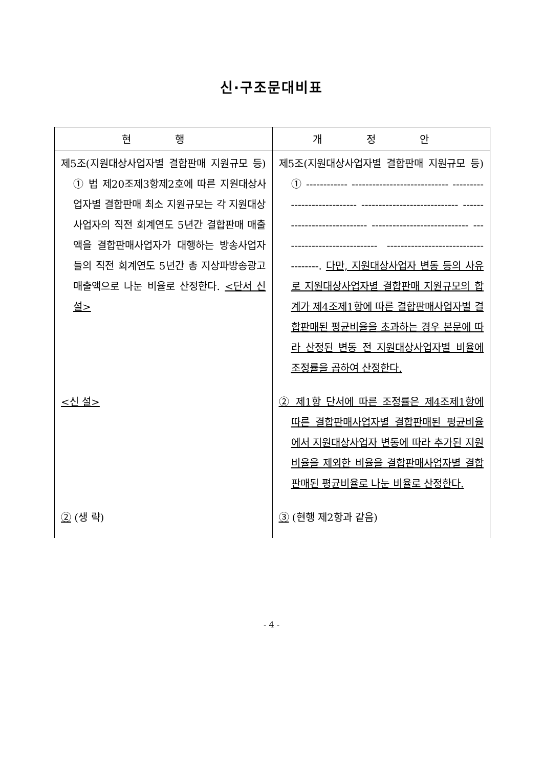신·구조문대비표
| 현 행 | 개 정 안 |
| --- | --- |
| 제5조(지원대상사업자별 결합판매 지원규모 등) ① 법 제20조제3항제2호에 따른 지원대상사업자별 결합판매 최소 지원규모는 각 지원대상사업자의 직전 회계연도 5년간 결합판매 매출액을 결합판매사업자가 대행하는 방송사업자들의 직전 회계연도 5년간 총 지상파방송광고 매출액으로 나눈 비율로 산정한다. <단서 신설> | 제5조(지원대상사업자별 결합판매 지원규모 등) ① ------------ ---------------------------- ---------------------------- ---------------------------- ---------------------------- ---------------------------- ---------------------------- ---------------------------- --------. 다만, 지원대상사업자 변동 등의 사유로 지원대상사업자별 결합판매 지원규모의 합계가 제4조제1항에 따른 결합판매사업자별 결합판매된 평균비율을 초과하는 경우 본문에 따라 산정된 변동 전 지원대상사업자별 비율에 조정률을 곱하여 산정한다. |
| <신 설> | ② 제1항 단서에 따른 조정률은 제4조제1항에 따른 결합판매사업자별 결합판매된 평균비율에서 지원대상사업자 변동에 따라 추가된 지원비율을 제외한 비율을 결합판매사업자별 결합판매된 평균비율로 나눈 비율로 산정한다. |
| ② (생 략) | ③ (현행 제2항과 같음) |
- 4 -